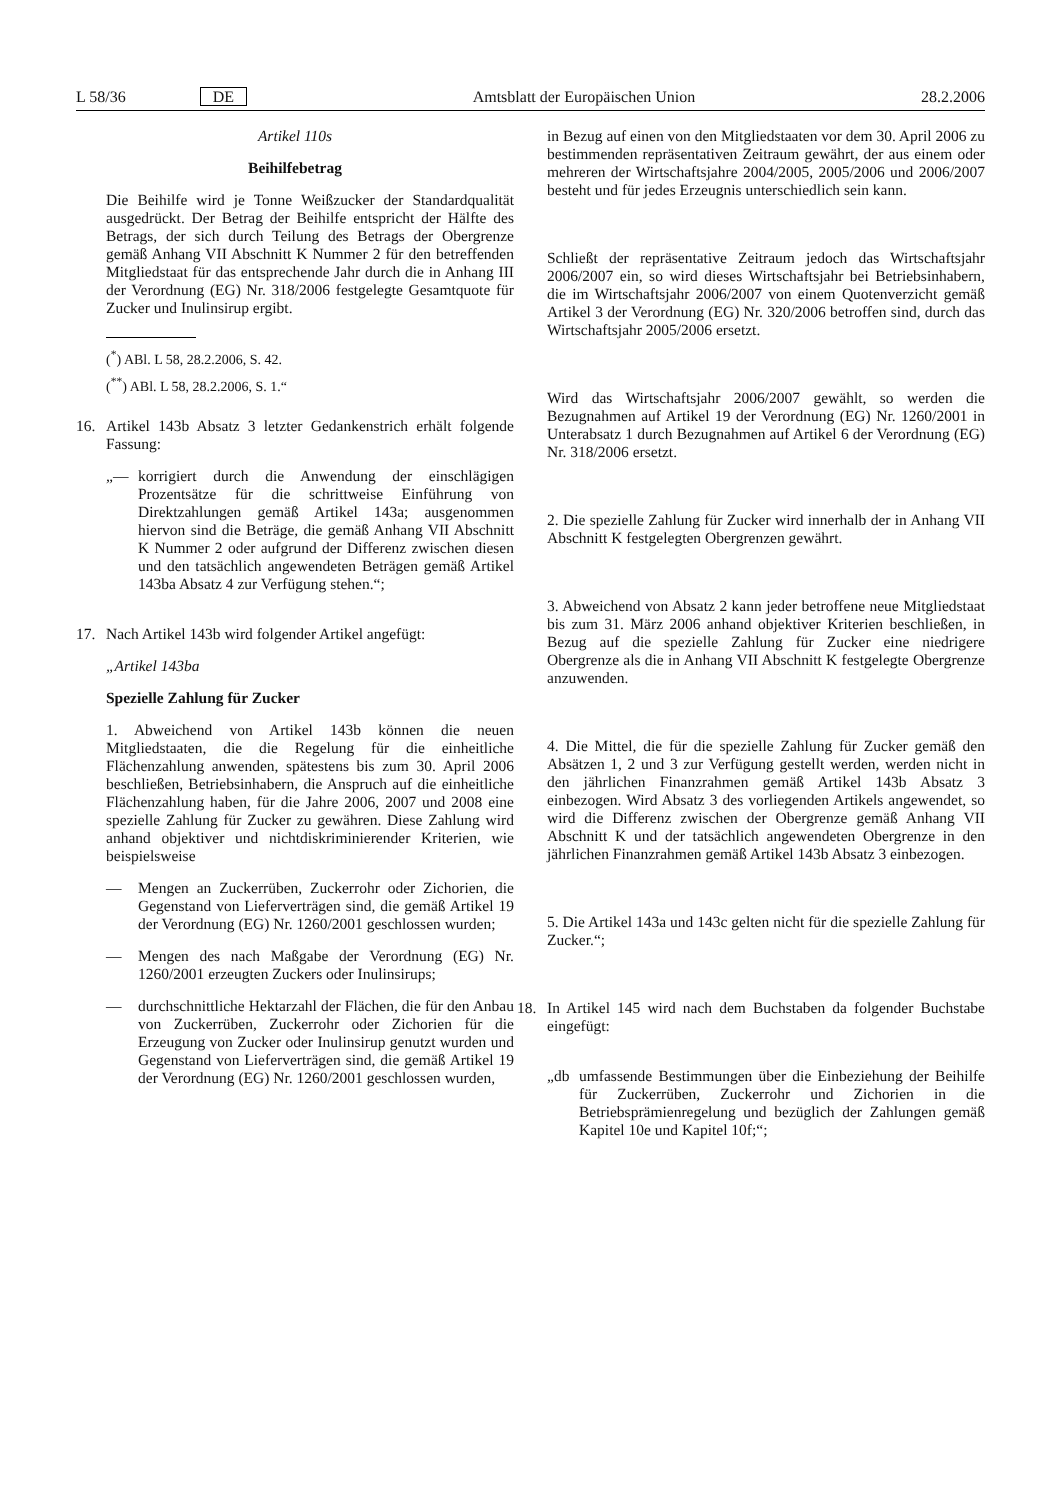L 58/36 DE Amtsblatt der Europäischen Union 28.2.2006
Artikel 110s
Beihilfebetrag
Die Beihilfe wird je Tonne Weißzucker der Standardqualität ausgedrückt. Der Betrag der Beihilfe entspricht der Hälfte des Betrags, der sich durch Teilung des Betrags der Obergrenze gemäß Anhang VII Abschnitt K Nummer 2 für den betreffenden Mitgliedstaat für das entsprechende Jahr durch die in Anhang III der Verordnung (EG) Nr. 318/2006 festgelegte Gesamtquote für Zucker und Inulinsirup ergibt.
(<sup>*</sup>) ABl. L 58, 28.2.2006, S. 42.
(<sup>**</sup>) ABl. L 58, 28.2.2006, S. 1.“
16. Artikel 143b Absatz 3 letzter Gedankenstrich erhält folgende Fassung:
„— korrigiert durch die Anwendung der einschlägigen Prozentsätze für die schrittweise Einführung von Direktzahlungen gemäß Artikel 143a; ausgenommen hiervon sind die Beträge, die gemäß Anhang VII Abschnitt K Nummer 2 oder aufgrund der Differenz zwischen diesen und den tatsächlich angewendeten Beträgen gemäß Artikel 143ba Absatz 4 zur Verfügung stehen.“;
17. Nach Artikel 143b wird folgender Artikel angefügt:
„Artikel 143ba
Spezielle Zahlung für Zucker
1. Abweichend von Artikel 143b können die neuen Mitgliedstaaten, die die Regelung für die einheitliche Flächenzahlung anwenden, spätestens bis zum 30. April 2006 beschließen, Betriebsinhabern, die Anspruch auf die einheitliche Flächenzahlung haben, für die Jahre 2006, 2007 und 2008 eine spezielle Zahlung für Zucker zu gewähren. Diese Zahlung wird anhand objektiver und nichtdiskriminierender Kriterien, wie beispielsweise
— Mengen an Zuckerrüben, Zuckerrohr oder Zichorien, die Gegenstand von Lieferverträgen sind, die gemäß Artikel 19 der Verordnung (EG) Nr. 1260/2001 geschlossen wurden;
— Mengen des nach Maßgabe der Verordnung (EG) Nr. 1260/2001 erzeugten Zuckers oder Inulinsirups;
— durchschnittliche Hektarzahl der Flächen, die für den Anbau von Zuckerrüben, Zuckerrohr oder Zichorien für die Erzeugung von Zucker oder Inulinsirup genutzt wurden und Gegenstand von Lieferverträgen sind, die gemäß Artikel 19 der Verordnung (EG) Nr. 1260/2001 geschlossen wurden,
in Bezug auf einen von den Mitgliedstaaten vor dem 30. April 2006 zu bestimmenden repräsentativen Zeitraum gewährt, der aus einem oder mehreren der Wirtschaftsjahre 2004/2005, 2005/2006 und 2006/2007 besteht und für jedes Erzeugnis unterschiedlich sein kann.
Schließt der repräsentative Zeitraum jedoch das Wirtschaftsjahr 2006/2007 ein, so wird dieses Wirtschaftsjahr bei Betriebsinhabern, die im Wirtschaftsjahr 2006/2007 von einem Quotenverzicht gemäß Artikel 3 der Verordnung (EG) Nr. 320/2006 betroffen sind, durch das Wirtschaftsjahr 2005/2006 ersetzt.
Wird das Wirtschaftsjahr 2006/2007 gewählt, so werden die Bezugnahmen auf Artikel 19 der Verordnung (EG) Nr. 1260/2001 in Unterabsatz 1 durch Bezugnahmen auf Artikel 6 der Verordnung (EG) Nr. 318/2006 ersetzt.
2. Die spezielle Zahlung für Zucker wird innerhalb der in Anhang VII Abschnitt K festgelegten Obergrenzen gewährt.
3. Abweichend von Absatz 2 kann jeder betroffene neue Mitgliedstaat bis zum 31. März 2006 anhand objektiver Kriterien beschließen, in Bezug auf die spezielle Zahlung für Zucker eine niedrigere Obergrenze als die in Anhang VII Abschnitt K festgelegte Obergrenze anzuwenden.
4. Die Mittel, die für die spezielle Zahlung für Zucker gemäß den Absätzen 1, 2 und 3 zur Verfügung gestellt werden, werden nicht in den jährlichen Finanzrahmen gemäß Artikel 143b Absatz 3 einbezogen. Wird Absatz 3 des vorliegenden Artikels angewendet, so wird die Differenz zwischen der Obergrenze gemäß Anhang VII Abschnitt K und der tatsächlich angewendeten Obergrenze in den jährlichen Finanzrahmen gemäß Artikel 143b Absatz 3 einbezogen.
5. Die Artikel 143a und 143c gelten nicht für die spezielle Zahlung für Zucker.“;
18. In Artikel 145 wird nach dem Buchstaben da folgender Buchstabe eingefügt:
„db umfassende Bestimmungen über die Einbeziehung der Beihilfe für Zuckerrüben, Zuckerrohr und Zichorien in die Betriebsprämienregelung und bezüglich der Zahlungen gemäß Kapitel 10e und Kapitel 10f;“;